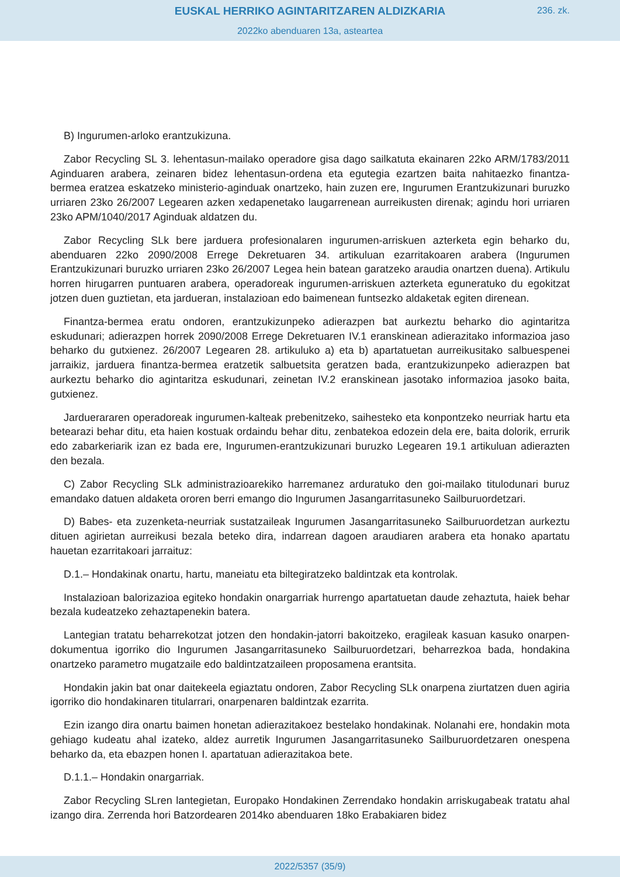EUSKAL HERRIKO AGINTARITZAREN ALDIZKARIA
236. zk.
2022ko abenduaren 13a, asteartea
B) Ingurumen-arloko erantzukizuna.
Zabor Recycling SL 3. lehentasun-mailako operadore gisa dago sailkatuta ekainaren 22ko ARM/1783/2011 Aginduaren arabera, zeinaren bidez lehentasun-ordena eta egutegia ezartzen baita nahitaezko finantza-bermea eratzea eskatzeko ministerio-aginduak onartzeko, hain zuzen ere, Ingurumen Erantzukizunari buruzko urriaren 23ko 26/2007 Legearen azken xedapenetako laugarrenean aurreikusten direnak; agindu hori urriaren 23ko APM/1040/2017 Aginduak aldatzen du.
Zabor Recycling SLk bere jarduera profesionalaren ingurumen-arriskuen azterketa egin beharko du, abenduaren 22ko 2090/2008 Errege Dekretuaren 34. artikuluan ezarritakoaren arabera (Ingurumen Erantzukizunari buruzko urriaren 23ko 26/2007 Legea hein batean garatzeko araudia onartzen duena). Artikulu horren hirugarren puntuaren arabera, operadoreak ingurumen-arriskuen azterketa eguneratuko du egokitzat jotzen duen guztietan, eta jardueran, instalazioan edo baimenean funtsezko aldaketak egiten direnean.
Finantza-bermea eratu ondoren, erantzukizunpeko adierazpen bat aurkeztu beharko dio agintaritza eskudunari; adierazpen horrek 2090/2008 Errege Dekretuaren IV.1 eranskinean adierazitako informazioa jaso beharko du gutxienez. 26/2007 Legearen 28. artikuluko a) eta b) apartatuetan aurreikusitako salbuespenei jarraikiz, jarduera finantza-bermea eratzetik salbuetsita geratzen bada, erantzukizunpeko adierazpen bat aurkeztu beharko dio agintaritza eskudunari, zeinetan IV.2 eranskinean jasotako informazioa jasoko baita, gutxienez.
Jarduerararen operadoreak ingurumen-kalteak prebenitzeko, saihesteko eta konpontzeko neurriak hartu eta betearazi behar ditu, eta haien kostuak ordaindu behar ditu, zenbatekoa edozein dela ere, baita dolorik, errurik edo zabarkeriarik izan ez bada ere, Ingurumen-erantzukizunari buruzko Legearen 19.1 artikuluan adierazten den bezala.
C) Zabor Recycling SLk administrazioarekiko harremanez arduratuko den goi-mailako titulodunari buruz emandako datuen aldaketa ororen berri emango dio Ingurumen Jasangarritasuneko Sailburuordetzari.
D) Babes- eta zuzenketa-neurriak sustatzaileak Ingurumen Jasangarritasuneko Sailburuordetzan aurkeztu dituen agirietan aurreikusi bezala beteko dira, indarrean dagoen araudiaren arabera eta honako apartatu hauetan ezarritakoari jarraituz:
D.1.– Hondakinak onartu, hartu, maneiatu eta biltegiratzeko baldintzak eta kontrolak.
Instalazioan balorizazioa egiteko hondakin onargarriak hurrengo apartatuetan daude zehaztuta, haiek behar bezala kudeatzeko zehaztapenekin batera.
Lantegian tratatu beharrekotzat jotzen den hondakin-jatorri bakoitzeko, eragileak kasuan kasuko onarpen-dokumentua igorriko dio Ingurumen Jasangarritasuneko Sailburuordetzari, beharrezkoa bada, hondakina onartzeko parametro mugatzaile edo baldintzatzaileen proposamena erantsita.
Hondakin jakin bat onar daitekeela egiaztatu ondoren, Zabor Recycling SLk onarpena ziurtatzen duen agiria igorriko dio hondakinaren titularrari, onarpenaren baldintzak ezarrita.
Ezin izango dira onartu baimen honetan adierazitakoez bestelako hondakinak. Nolanahi ere, hondakin mota gehiago kudeatu ahal izateko, aldez aurretik Ingurumen Jasangarritasuneko Sailburuordetzaren onespena beharko da, eta ebazpen honen I. apartatuan adierazitakoa bete.
D.1.1.– Hondakin onargarriak.
Zabor Recycling SLren lantegietan, Europako Hondakinen Zerrendako hondakin arriskugabeak tratatu ahal izango dira. Zerrenda hori Batzordearen 2014ko abenduaren 18ko Erabakiaren bidez
2022/5357 (35/9)